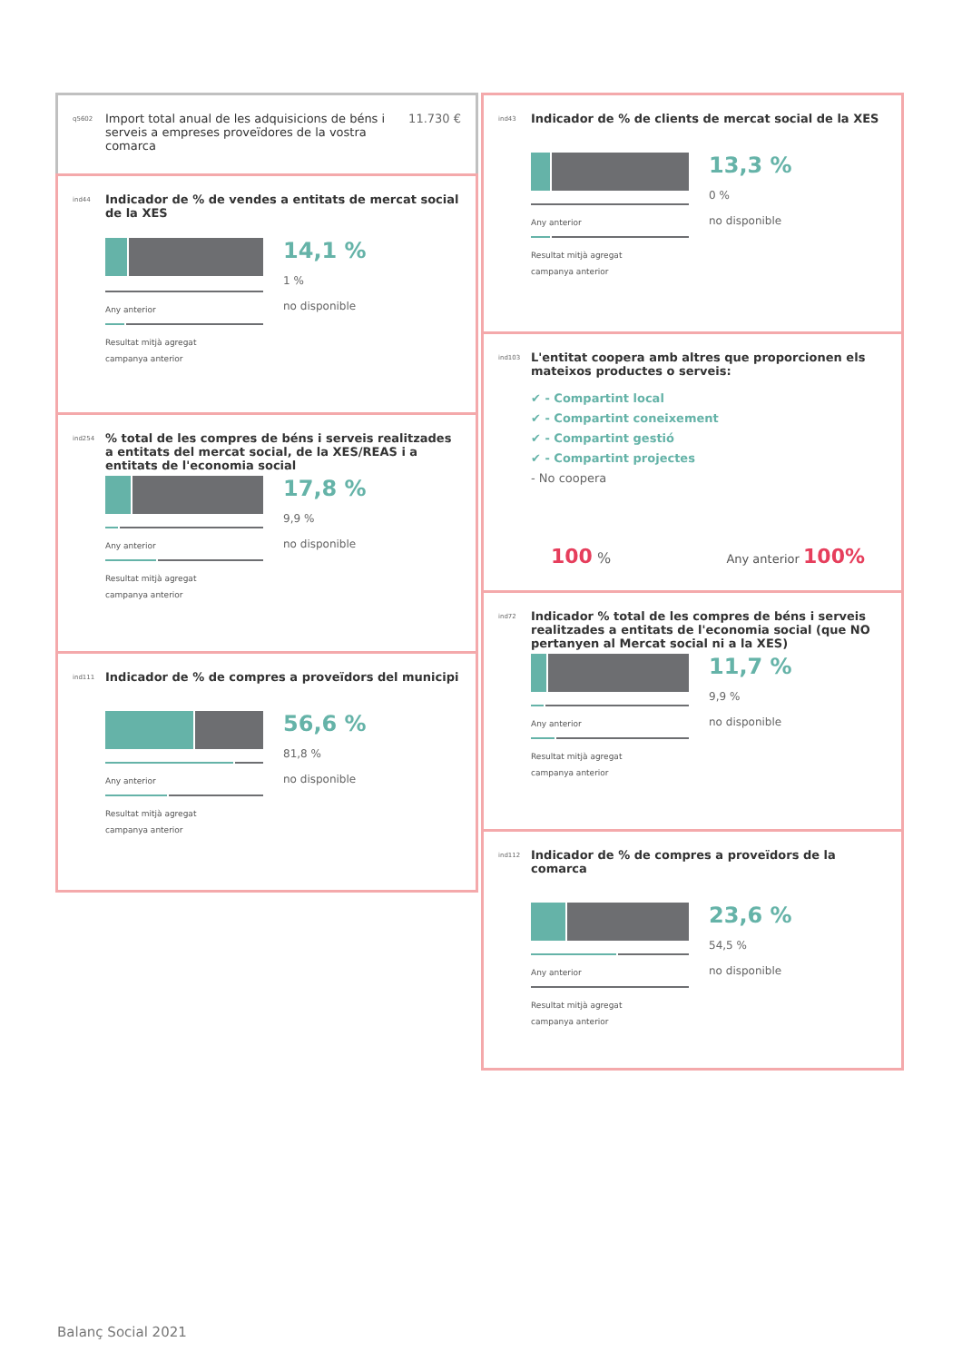q5602 Import total anual de les adquisicions de béns i serveis a empreses proveïdores de la vostra comarca 11.730 €
ind44 Indicador de % de vendes a entitats de mercat social de la XES
Any anterior
Resultat mitjà agregat
campanya anterior
14,1 %
1 %
no disponible
ind254% total de les compres de béns i serveis realitzades a entitats del mercat social, de la XES/REAS i a entitats de l'economia social
Any anterior
Resultat mitjà agregat
campanya anterior
17,8 %
9,9 %
no disponible
ind111 Indicador de % de compres a proveïdors del municipi
Any anterior
Resultat mitjà agregat
campanya anterior
56,6 %
81,8 %
no disponible
ind43 Indicador de % de clients de mercat social de la XES
Any anterior
Resultat mitjà agregat
campanya anterior
13,3 %
0 %
no disponible
ind103 L'entitat coopera amb altres que proporcionen els mateixos productes o serveis:
✔ - Compartint local
✔ - Compartint coneixement
✔ - Compartint gestió
✔ - Compartint projectes
- No coopera
100 % Any anterior 100%
ind72 Indicador % total de les compres de béns i serveis realitzades a entitats de l'economia social (que NO pertanyen al Mercat social ni a la XES)
Any anterior
Resultat mitjà agregat
campanya anterior
11,7 %
9,9 %
no disponible
ind112 Indicador de % de compres a proveïdors de la comarca
Any anterior
Resultat mitjà agregat
campanya anterior
23,6 %
54,5 %
no disponible
Balanç Social 2021